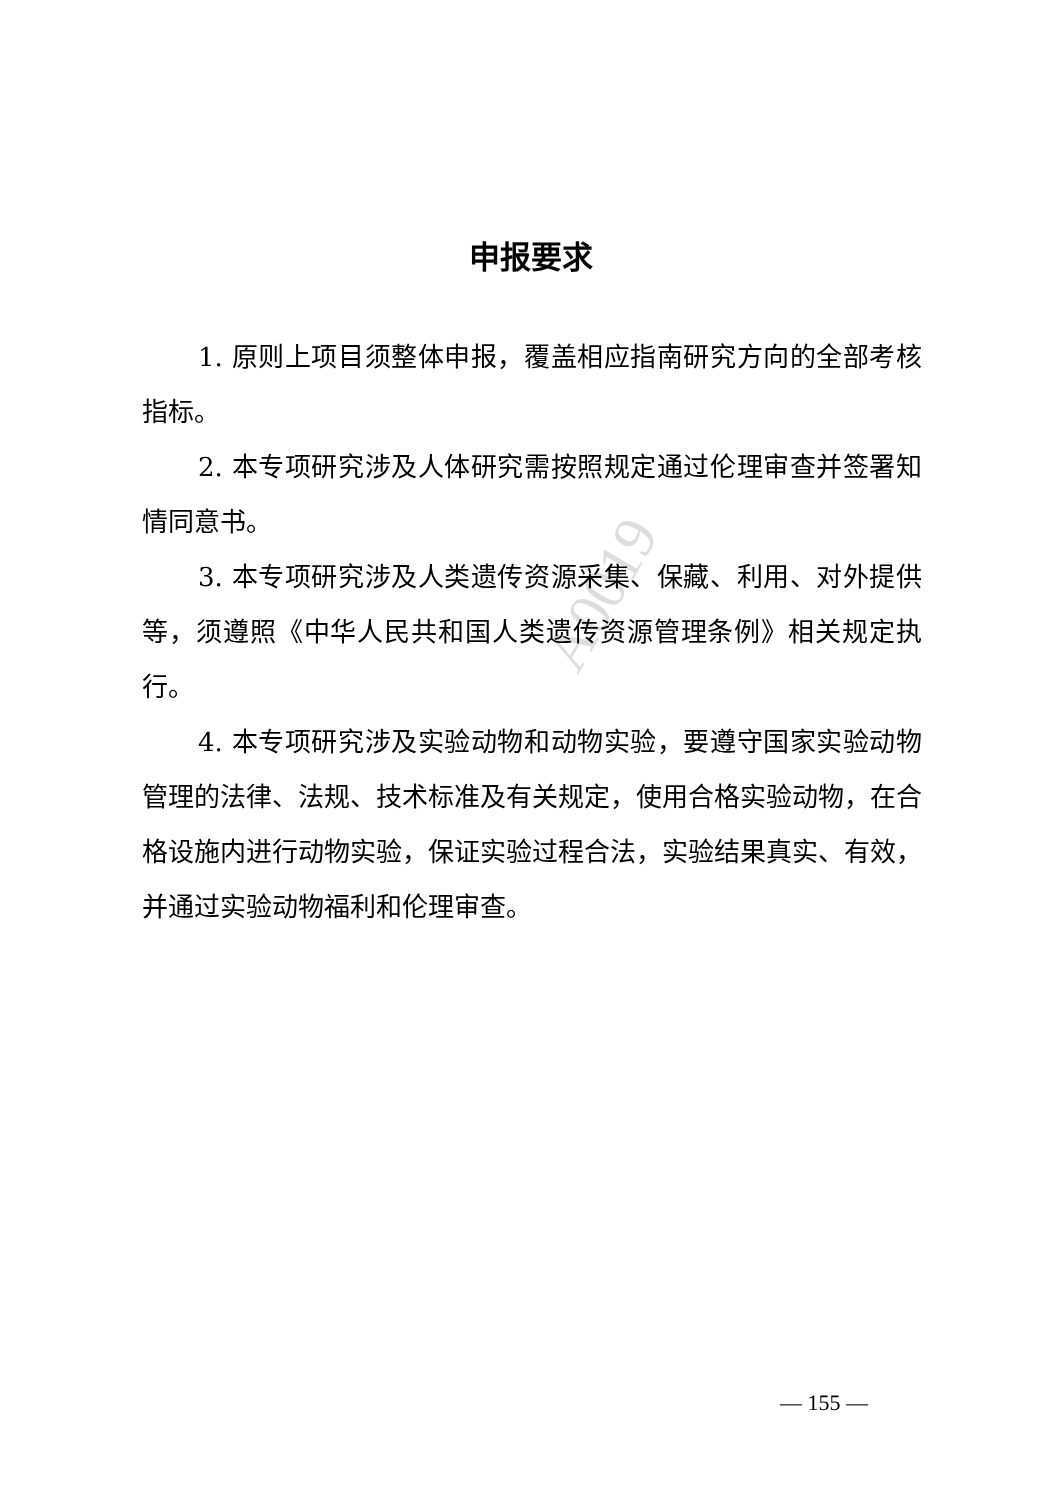A0019
申报要求
1. 原则上项目须整体申报，覆盖相应指南研究方向的全部考核指标。
2. 本专项研究涉及人体研究需按照规定通过伦理审查并签署知情同意书。
3. 本专项研究涉及人类遗传资源采集、保藏、利用、对外提供等，须遵照《中华人民共和国人类遗传资源管理条例》相关规定执行。
4. 本专项研究涉及实验动物和动物实验，要遵守国家实验动物管理的法律、法规、技术标准及有关规定，使用合格实验动物，在合格设施内进行动物实验，保证实验过程合法，实验结果真实、有效，并通过实验动物福利和伦理审查。
— 155 —